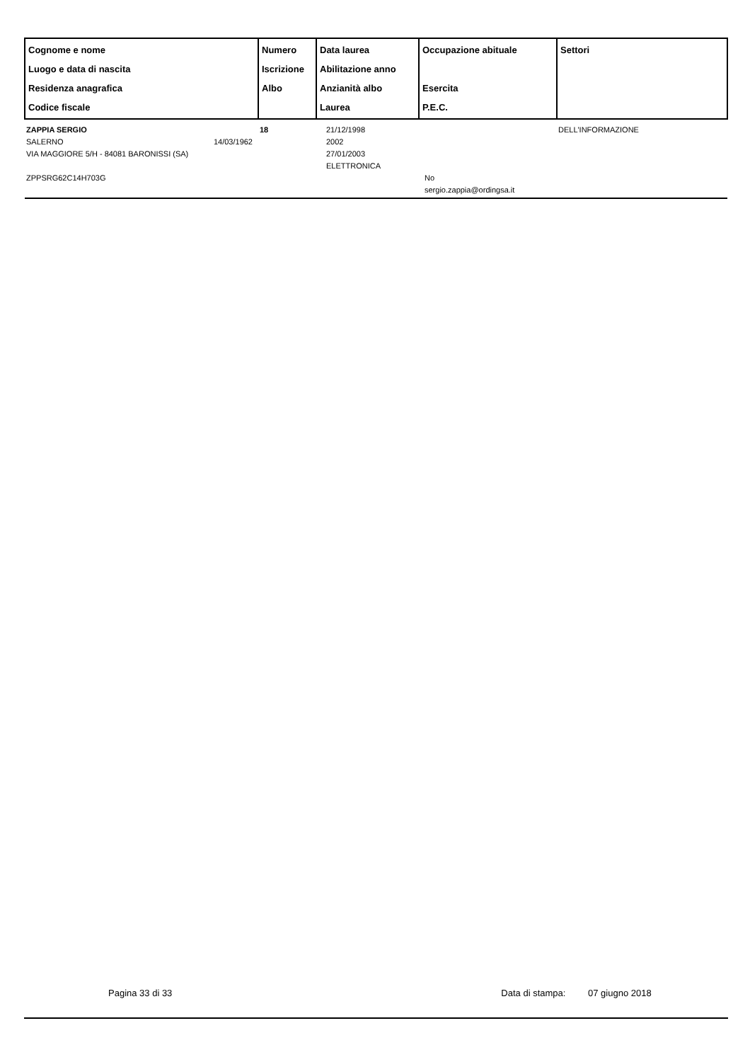| Cognome e nome Luogo e data di nascita Residenza anagrafica Codice fiscale | Numero Iscrizione Albo | Data laurea Abilitazione anno Anzianità albo Laurea | Occupazione abituale Esercita P.E.C. | Settori |
| --- | --- | --- | --- | --- |
| ZAPPIA SERGIO SALERNO 14/03/1962 VIA MAGGIORE 5/H - 84081 BARONISSI (SA) ZPPSRG62C14H703G | 18 | 21/12/1998 2002 27/01/2003 ELETTRONICA | No sergio.zappia@ordingsa.it | DELL'INFORMAZIONE |
Pagina 33 di 33 Data di stampa: 07 giugno 2018